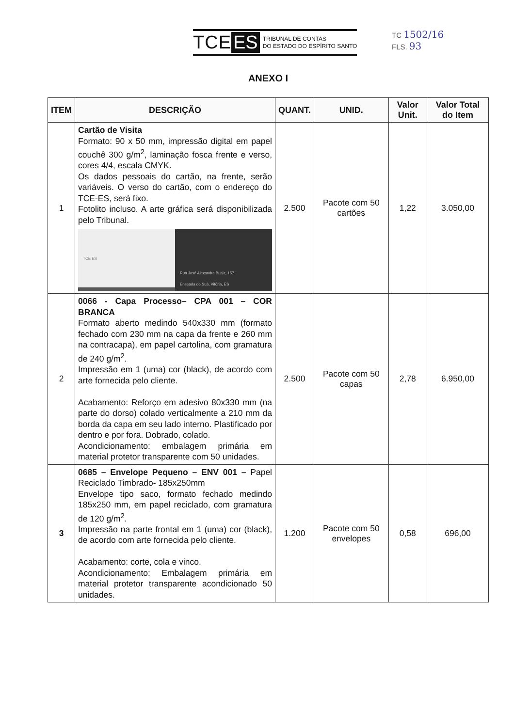TCE ES
TRIBUNAL DE CONTAS
DO ESTADO DO ESPÍRITO SANTO
TC 1502/16
FLS. 93
ANEXO I
| ITEM | DESCRIÇÃO | QUANT. | UNID. | Valor Unit. | Valor Total do Item |
| --- | --- | --- | --- | --- | --- |
| 1 | Cartão de Visita Formato: 90 x 50 mm, impressão digital em papel couchê 300 g/m<sup>2</sup>, laminação fosca frente e verso, cores 4/4, escala CMYK. Os dados pessoais do cartão, na frente, serão variáveis. O verso do cartão, com o endereço do TCE-ES, será fixo. Fotolito incluso. A arte gráfica será disponibilizada pelo Tribunal. TCE ES Rua José Alexandre Buaiz, 157 Enseada do Suá, Vitória, ES | 2.500 | Pacote com 50 cartões | 1,22 | 3.050,00 |
| 2 | 0066 - Capa Processo– CPA 001 – COR BRANCA Formato aberto medindo 540x330 mm (formato fechado com 230 mm na capa da frente e 260 mm na contracapa), em papel cartolina, com gramatura de 240 g/m<sup>2</sup>. Impressão em 1 (uma) cor (black), de acordo com arte fornecida pelo cliente. Acabamento: Reforço em adesivo 80x330 mm (na parte do dorso) colado verticalmente a 210 mm da borda da capa em seu lado interno. Plastificado por dentro e por fora. Dobrado, colado. Acondicionamento: embalagem primária em material protetor transparente com 50 unidades. | 2.500 | Pacote com 50 capas | 2,78 | 6.950,00 |
| 3 | 0685 – Envelope Pequeno – ENV 001 – Papel Reciclado Timbrado- 185x250mm Envelope tipo saco, formato fechado medindo 185x250 mm, em papel reciclado, com gramatura de 120 g/m<sup>2</sup>. Impressão na parte frontal em 1 (uma) cor (black), de acordo com arte fornecida pelo cliente. Acabamento: corte, cola e vinco. Acondicionamento: Embalagem primária em material protetor transparente acondicionado 50 unidades. | 1.200 | Pacote com 50 envelopes | 0,58 | 696,00 |